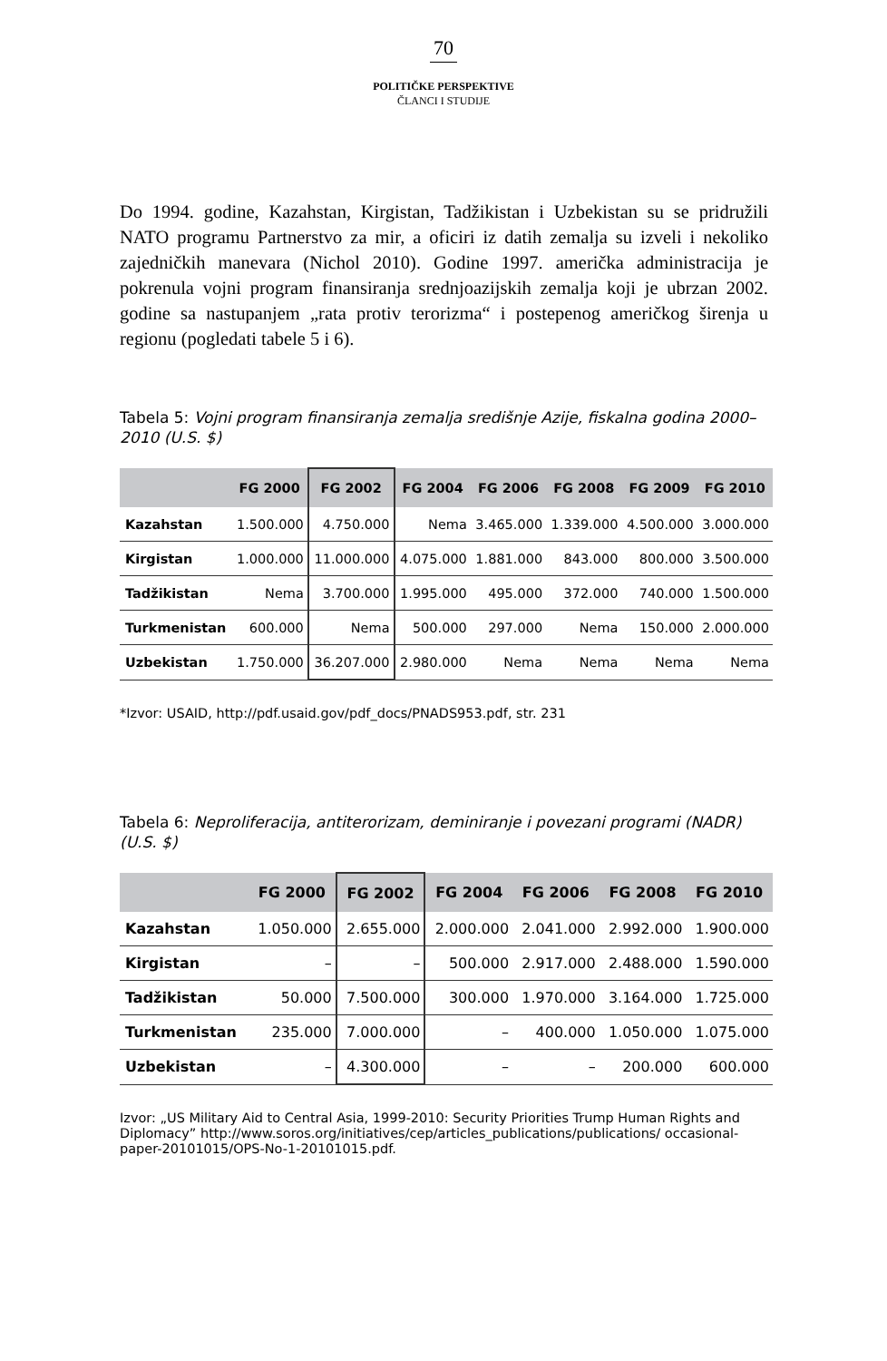70
POLITIČKE PERSPEKTIVE
ČLANCI I STUDIJE
Do 1994. godine, Kazahstan, Kirgistan, Tadžikistan i Uzbekistan su se pridružili NATO programu Partnerstvo za mir, a oficiri iz datih zemalja su izveli i nekoliko zajedničkih manevara (Nichol 2010). Godine 1997. američka administracija je pokrenula vojni program finansiranja srednjoazijskih zemalja koji je ubrzan 2002. godine sa nastupanjem „rata protiv terorizma“ i postepenog američkog širenja u regionu (pogledati tabele 5 i 6).
Tabela 5: Vojni program finansiranja zemalja središnje Azije, fiskalna godina 2000–2010 (U.S. $)
| | FG 2000 | FG 2002 | FG 2004 | FG 2006 | FG 2008 | FG 2009 | FG 2010 |
| --- | --- | --- | --- | --- | --- | --- | --- |
| Kazahstan | 1.500.000 | 4.750.000 | Nema | 3.465.000 | 1.339.000 | 4.500.000 | 3.000.000 |
| Kirgistan | 1.000.000 | 11.000.000 | 4.075.000 | 1.881.000 | 843.000 | 800.000 | 3.500.000 |
| Tadžikistan | Nema | 3.700.000 | 1.995.000 | 495.000 | 372.000 | 740.000 | 1.500.000 |
| Turkmenistan | 600.000 | Nema | 500.000 | 297.000 | Nema | 150.000 | 2.000.000 |
| Uzbekistan | 1.750.000 | 36.207.000 | 2.980.000 | Nema | Nema | Nema | Nema |
*Izvor: USAID, http://pdf.usaid.gov/pdf_docs/PNADS953.pdf, str. 231
Tabela 6: Neproliferacija, antiterorizam, deminiranje i povezani programi (NADR) (U.S. $)
| | FG 2000 | FG 2002 | FG 2004 | FG 2006 | FG 2008 | FG 2010 |
| --- | --- | --- | --- | --- | --- | --- |
| Kazahstan | 1.050.000 | 2.655.000 | 2.000.000 | 2.041.000 | 2.992.000 | 1.900.000 |
| Kirgistan | – | – | 500.000 | 2.917.000 | 2.488.000 | 1.590.000 |
| Tadžikistan | 50.000 | 7.500.000 | 300.000 | 1.970.000 | 3.164.000 | 1.725.000 |
| Turkmenistan | 235.000 | 7.000.000 | – | 400.000 | 1.050.000 | 1.075.000 |
| Uzbekistan | – | 4.300.000 | – | – | 200.000 | 600.000 |
Izvor: „US Military Aid to Central Asia, 1999-2010: Security Priorities Trump Human Rights and Diplomacy” http://www.soros.org/initiatives/cep/articles_publications/publications/ occasional-paper-20101015/OPS-No-1-20101015.pdf.